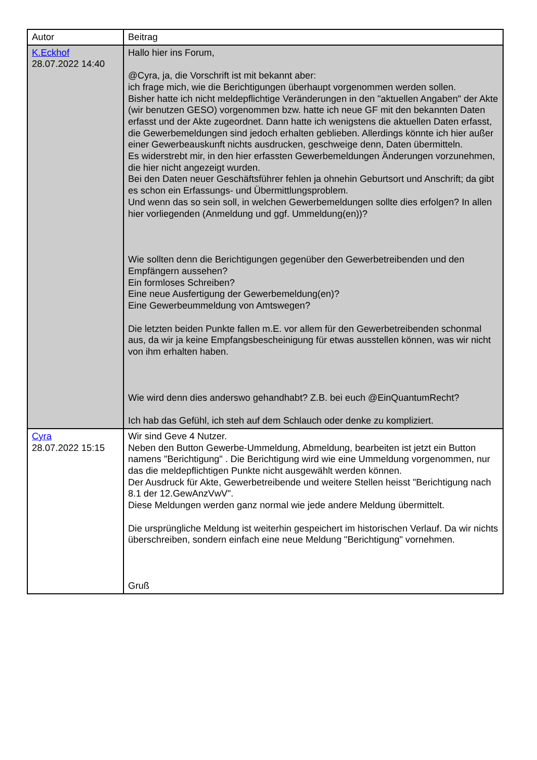| Autor | Beitrag |
| K.Eckhof 28.07.2022 14:40 | Hallo hier ins Forum, @Cyra, ja, die Vorschrift ist mit bekannt aber: ich frage mich, wie die Berichtigungen überhaupt vorgenommen werden sollen. Bisher hatte ich nicht meldepflichtige Veränderungen in den "aktuellen Angaben" der Akte (wir benutzen GESO) vorgenommen bzw. hatte ich neue GF mit den bekannten Daten erfasst und der Akte zugeordnet. Dann hatte ich wenigstens die aktuellen Daten erfasst, die Gewerbemeldungen sind jedoch erhalten geblieben. Allerdings könnte ich hier außer einer Gewerbeauskunft nichts ausdrucken, geschweige denn, Daten übermitteln. Es widerstrebt mir, in den hier erfassten Gewerbemeldungen Änderungen vorzunehmen, die hier nicht angezeigt wurden. Bei den Daten neuer Geschäftsführer fehlen ja ohnehin Geburtsort und Anschrift; da gibt es schon ein Erfassungs- und Übermittlungsproblem. Und wenn das so sein soll, in welchen Gewerbemeldungen sollte dies erfolgen? In allen hier vorliegenden (Anmeldung und ggf. Ummeldung(en))? Wie sollten denn die Berichtigungen gegenüber den Gewerbetreibenden und den Empfängern aussehen? Ein formloses Schreiben? Eine neue Ausfertigung der Gewerbemeldung(en)? Eine Gewerbeummeldung von Amtswegen? Die letzten beiden Punkte fallen m.E. vor allem für den Gewerbetreibenden schonmal aus, da wir ja keine Empfangsbescheinigung für etwas ausstellen können, was wir nicht von ihm erhalten haben. Wie wird denn dies anderswo gehandhabt? Z.B. bei euch @EinQuantumRecht? Ich hab das Gefühl, ich steh auf dem Schlauch oder denke zu kompliziert. |
| Cyra 28.07.2022 15:15 | Wir sind Geve 4 Nutzer. Neben den Button Gewerbe-Ummeldung, Abmeldung, bearbeiten ist jetzt ein Button namens "Berichtigung" . Die Berichtigung wird wie eine Ummeldung vorgenommen, nur das die meldepflichtigen Punkte nicht ausgewählt werden können. Der Ausdruck für Akte, Gewerbetreibende und weitere Stellen heisst "Berichtigung nach 8.1 der 12.GewAnzVwV". Diese Meldungen werden ganz normal wie jede andere Meldung übermittelt. Die ursprüngliche Meldung ist weiterhin gespeichert im historischen Verlauf. Da wir nichts überschreiben, sondern einfach eine neue Meldung "Berichtigung" vornehmen. Gruß |